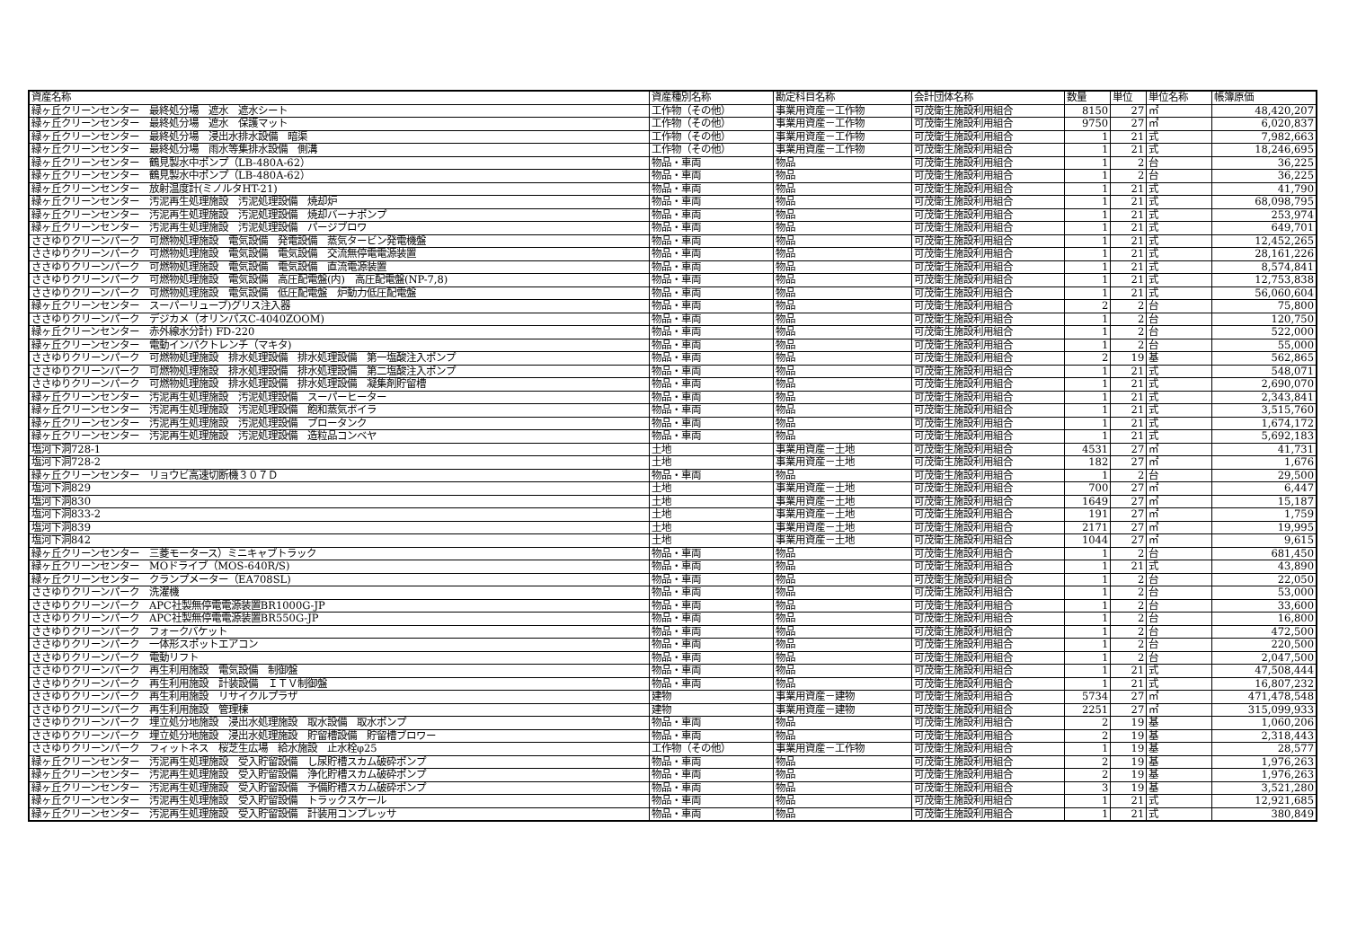| 資産名称 | 資産種別名称 | 勘定科目名称 | 会計団体名称 | 数量 | 単位 | 単位名称 | 帳簿原価 |
| --- | --- | --- | --- | --- | --- | --- | --- |
| 緑ヶ丘クリーンセンター 最終処分場 遮水 遮水シート | 工作物（その他） | 事業用資産－工作物 | 可茂衛生施設利用組合 | 8150 | 27 | ㎡ | 48,420,207 |
| 緑ヶ丘クリーンセンター 最終処分場 遮水 保護マット | 工作物（その他） | 事業用資産－工作物 | 可茂衛生施設利用組合 | 9750 | 27 | ㎡ | 6,020,837 |
| 緑ヶ丘クリーンセンター 最終処分場 浸出水排水設備 暗渠 | 工作物（その他） | 事業用資産－工作物 | 可茂衛生施設利用組合 | 1 | 21 | 式 | 7,982,663 |
| 緑ヶ丘クリーンセンター 最終処分場 雨水等集排水設備 側溝 | 工作物（その他） | 事業用資産－工作物 | 可茂衛生施設利用組合 | 1 | 21 | 式 | 18,246,695 |
| 緑ヶ丘クリーンセンター 鶴見製水中ポンプ（LB-480A-62） | 物品・車両 | 物品 | 可茂衛生施設利用組合 | 1 | 2 | 台 | 36,225 |
| 緑ヶ丘クリーンセンター 鶴見製水中ポンプ（LB-480A-62） | 物品・車両 | 物品 | 可茂衛生施設利用組合 | 1 | 2 | 台 | 36,225 |
| 緑ヶ丘クリーンセンター 放射温度計(ミノルタHT-21) | 物品・車両 | 物品 | 可茂衛生施設利用組合 | 1 | 21 | 式 | 41,790 |
| 緑ヶ丘クリーンセンター 汚泥再生処理施設 汚泥処理設備 焼却炉 | 物品・車両 | 物品 | 可茂衛生施設利用組合 | 1 | 21 | 式 | 68,098,795 |
| 緑ヶ丘クリーンセンター 汚泥再生処理施設 汚泥処理設備 焼却バーナポンプ | 物品・車両 | 物品 | 可茂衛生施設利用組合 | 1 | 21 | 式 | 253,974 |
| 緑ヶ丘クリーンセンター 汚泥再生処理施設 汚泥処理設備 パージブロワ | 物品・車両 | 物品 | 可茂衛生施設利用組合 | 1 | 21 | 式 | 649,701 |
| ささゆりクリーンパーク 可燃物処理施設 電気設備 発電設備 蒸気タービン発電機盤 | 物品・車両 | 物品 | 可茂衛生施設利用組合 | 1 | 21 | 式 | 12,452,265 |
| ささゆりクリーンパーク 可燃物処理施設 電気設備 電気設備 交流無停電電源装置 | 物品・車両 | 物品 | 可茂衛生施設利用組合 | 1 | 21 | 式 | 28,161,226 |
| ささゆりクリーンパーク 可燃物処理施設 電気設備 電気設備 直流電源装置 | 物品・車両 | 物品 | 可茂衛生施設利用組合 | 1 | 21 | 式 | 8,574,841 |
| ささゆりクリーンパーク 可燃物処理施設 電気設備 高圧配電盤(内) 高圧配電盤(NP-7,8) | 物品・車両 | 物品 | 可茂衛生施設利用組合 | 1 | 21 | 式 | 12,753,838 |
| ささゆりクリーンパーク 可燃物処理施設 電気設備 低圧配電盤 炉動力低圧配電盤 | 物品・車両 | 物品 | 可茂衛生施設利用組合 | 1 | 21 | 式 | 56,060,604 |
| 緑ヶ丘クリーンセンター スーパーリューブ)グリス注入器 | 物品・車両 | 物品 | 可茂衛生施設利用組合 | 2 | 2 | 台 | 75,800 |
| ささゆりクリーンパーク デジカメ（オリンパスC-4040ZOOM) | 物品・車両 | 物品 | 可茂衛生施設利用組合 | 1 | 2 | 台 | 120,750 |
| 緑ヶ丘クリーンセンター 赤外線水分計) FD-220 | 物品・車両 | 物品 | 可茂衛生施設利用組合 | 1 | 2 | 台 | 522,000 |
| 緑ヶ丘クリーンセンター 電動インパクトレンチ（マキタ) | 物品・車両 | 物品 | 可茂衛生施設利用組合 | 1 | 2 | 台 | 55,000 |
| ささゆりクリーンパーク 可燃物処理施設 排水処理設備 排水処理設備 第一塩酸注入ポンプ | 物品・車両 | 物品 | 可茂衛生施設利用組合 | 2 | 19 | 基 | 562,865 |
| ささゆりクリーンパーク 可燃物処理施設 排水処理設備 排水処理設備 第二塩酸注入ポンプ | 物品・車両 | 物品 | 可茂衛生施設利用組合 | 1 | 21 | 式 | 548,071 |
| ささゆりクリーンパーク 可燃物処理施設 排水処理設備 排水処理設備 凝集剤貯留槽 | 物品・車両 | 物品 | 可茂衛生施設利用組合 | 1 | 21 | 式 | 2,690,070 |
| 緑ヶ丘クリーンセンター 汚泥再生処理施設 汚泥処理設備 スーパーヒーター | 物品・車両 | 物品 | 可茂衛生施設利用組合 | 1 | 21 | 式 | 2,343,841 |
| 緑ヶ丘クリーンセンター 汚泥再生処理施設 汚泥処理設備 飽和蒸気ボイラ | 物品・車両 | 物品 | 可茂衛生施設利用組合 | 1 | 21 | 式 | 3,515,760 |
| 緑ヶ丘クリーンセンター 汚泥再生処理施設 汚泥処理設備 ブロータンク | 物品・車両 | 物品 | 可茂衛生施設利用組合 | 1 | 21 | 式 | 1,674,172 |
| 緑ヶ丘クリーンセンター 汚泥再生処理施設 汚泥処理設備 造粒品コンベヤ | 物品・車両 | 物品 | 可茂衛生施設利用組合 | 1 | 21 | 式 | 5,692,183 |
| 塩河下洞728-1 | 土地 | 事業用資産－土地 | 可茂衛生施設利用組合 | 4531 | 27 | ㎡ | 41,731 |
| 塩河下洞728-2 | 土地 | 事業用資産－土地 | 可茂衛生施設利用組合 | 182 | 27 | ㎡ | 1,676 |
| 緑ヶ丘クリーンセンター リョウビ高速切断機３０７Ｄ | 物品・車両 | 物品 | 可茂衛生施設利用組合 | 1 | 2 | 台 | 29,500 |
| 塩河下洞829 | 土地 | 事業用資産－土地 | 可茂衛生施設利用組合 | 700 | 27 | ㎡ | 6,447 |
| 塩河下洞830 | 土地 | 事業用資産－土地 | 可茂衛生施設利用組合 | 1649 | 27 | ㎡ | 15,187 |
| 塩河下洞833-2 | 土地 | 事業用資産－土地 | 可茂衛生施設利用組合 | 191 | 27 | ㎡ | 1,759 |
| 塩河下洞839 | 土地 | 事業用資産－土地 | 可茂衛生施設利用組合 | 2171 | 27 | ㎡ | 19,995 |
| 塩河下洞842 | 土地 | 事業用資産－土地 | 可茂衛生施設利用組合 | 1044 | 27 | ㎡ | 9,615 |
| 緑ヶ丘クリーンセンター 三菱モータース）ミニキャブトラック | 物品・車両 | 物品 | 可茂衛生施設利用組合 | 1 | 2 | 台 | 681,450 |
| 緑ヶ丘クリーンセンター MOドライブ（MOS-640R/S) | 物品・車両 | 物品 | 可茂衛生施設利用組合 | 1 | 21 | 式 | 43,890 |
| 緑ヶ丘クリーンセンター クランプメーター（EA708SL) | 物品・車両 | 物品 | 可茂衛生施設利用組合 | 1 | 2 | 台 | 22,050 |
| ささゆりクリーンパーク 洗濯機 | 物品・車両 | 物品 | 可茂衛生施設利用組合 | 1 | 2 | 台 | 53,000 |
| ささゆりクリーンパーク APC社製無停電電源装置BR1000G-JP | 物品・車両 | 物品 | 可茂衛生施設利用組合 | 1 | 2 | 台 | 33,600 |
| ささゆりクリーンパーク APC社製無停電電源装置BR550G-JP | 物品・車両 | 物品 | 可茂衛生施設利用組合 | 1 | 2 | 台 | 16,800 |
| ささゆりクリーンパーク フォークバケット | 物品・車両 | 物品 | 可茂衛生施設利用組合 | 1 | 2 | 台 | 472,500 |
| ささゆりクリーンパーク 一体形スポットエアコン | 物品・車両 | 物品 | 可茂衛生施設利用組合 | 1 | 2 | 台 | 220,500 |
| ささゆりクリーンパーク 電動リフト | 物品・車両 | 物品 | 可茂衛生施設利用組合 | 1 | 2 | 台 | 2,047,500 |
| ささゆりクリーンパーク 再生利用施設 電気設備 制御盤 | 物品・車両 | 物品 | 可茂衛生施設利用組合 | 1 | 21 | 式 | 47,508,444 |
| ささゆりクリーンパーク 再生利用施設 計装設備 ＩＴＶ制御盤 | 物品・車両 | 物品 | 可茂衛生施設利用組合 | 1 | 21 | 式 | 16,807,232 |
| ささゆりクリーンパーク 再生利用施設 リサイクルプラザ | 建物 | 事業用資産－建物 | 可茂衛生施設利用組合 | 5734 | 27 | ㎡ | 471,478,548 |
| ささゆりクリーンパーク 再生利用施設 管理棟 | 建物 | 事業用資産－建物 | 可茂衛生施設利用組合 | 2251 | 27 | ㎡ | 315,099,933 |
| ささゆりクリーンパーク 埋立処分地施設 浸出水処理施設 取水設備 取水ポンプ | 物品・車両 | 物品 | 可茂衛生施設利用組合 | 2 | 19 | 基 | 1,060,206 |
| ささゆりクリーンパーク 埋立処分地施設 浸出水処理施設 貯留槽設備 貯留槽ブロワー | 物品・車両 | 物品 | 可茂衛生施設利用組合 | 2 | 19 | 基 | 2,318,443 |
| ささゆりクリーンパーク フィットネス 桜芝生広場 給水施設 止水栓φ25 | 工作物（その他） | 事業用資産－工作物 | 可茂衛生施設利用組合 | 1 | 19 | 基 | 28,577 |
| 緑ヶ丘クリーンセンター 汚泥再生処理施設 受入貯留設備 し尿貯槽スカム破砕ポンプ | 物品・車両 | 物品 | 可茂衛生施設利用組合 | 2 | 19 | 基 | 1,976,263 |
| 緑ヶ丘クリーンセンター 汚泥再生処理施設 受入貯留設備 浄化貯槽スカム破砕ポンプ | 物品・車両 | 物品 | 可茂衛生施設利用組合 | 2 | 19 | 基 | 1,976,263 |
| 緑ヶ丘クリーンセンター 汚泥再生処理施設 受入貯留設備 予備貯槽スカム破砕ポンプ | 物品・車両 | 物品 | 可茂衛生施設利用組合 | 3 | 19 | 基 | 3,521,280 |
| 緑ヶ丘クリーンセンター 汚泥再生処理施設 受入貯留設備 トラックスケール | 物品・車両 | 物品 | 可茂衛生施設利用組合 | 1 | 21 | 式 | 12,921,685 |
| 緑ヶ丘クリーンセンター 汚泥再生処理施設 受入貯留設備 計装用コンプレッサ | 物品・車両 | 物品 | 可茂衛生施設利用組合 | 1 | 21 | 式 | 380,849 |